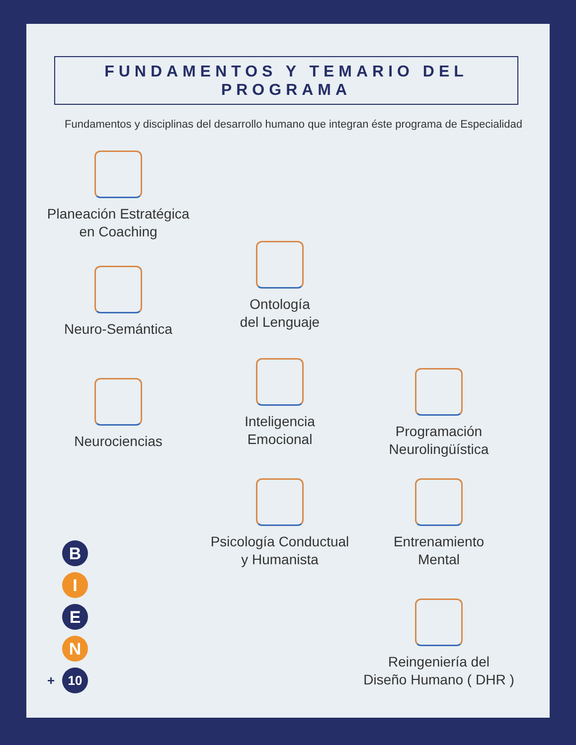FUNDAMENTOS Y TEMARIO DEL PROGRAMA
Fundamentos y disciplinas del desarrollo humano que integran éste programa de Especialidad
Planeación Estratégica
en Coaching
Neuro-Semántica
Ontología
del Lenguaje
Neurociencias
Inteligencia
Emocional
Programación
Neurolingüística
Psicología Conductual
y Humanista
Entrenamiento
Mental
Reingeniería del
Diseño Humano ( DHR )
B
I
E
N
10
+